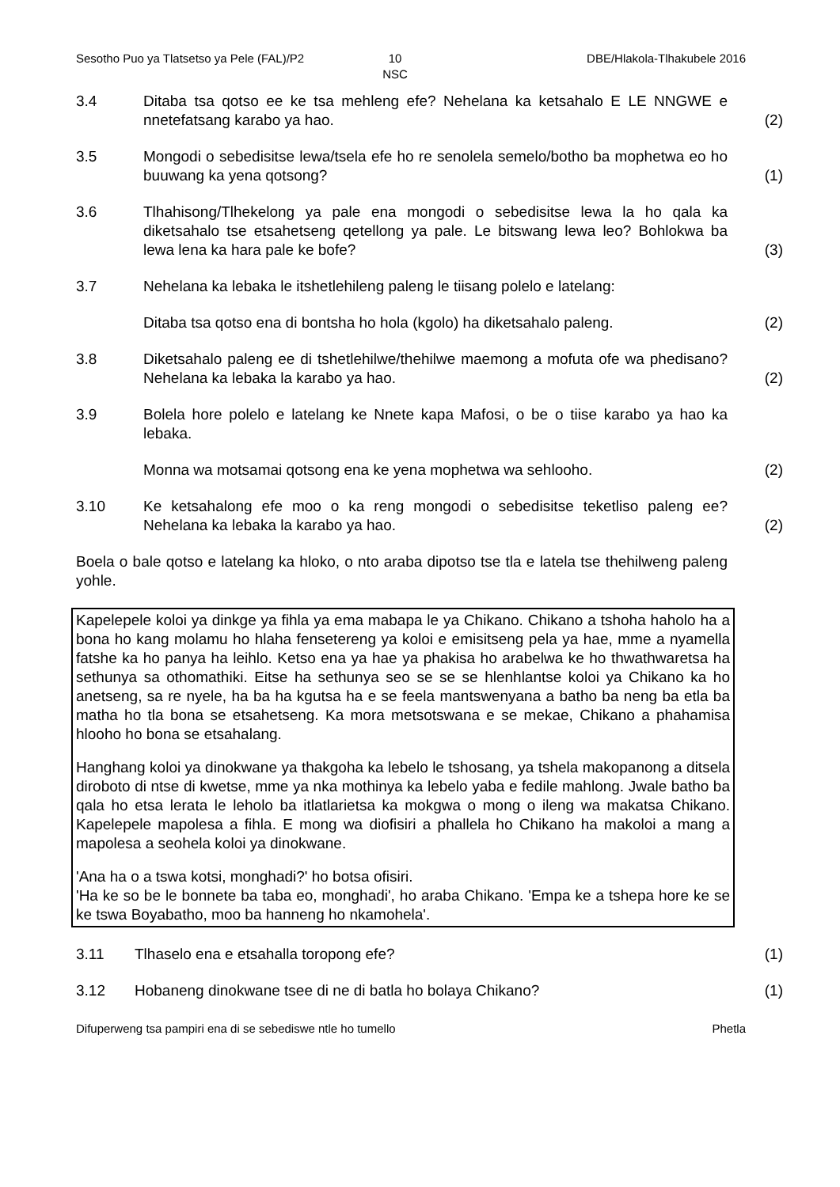Sesotho Puo ya Tlatsetso ya Pele (FAL)/P2
10
NSC
DBE/Hlakola-Tlhakubele 2016
3.4 Ditaba tsa qotso ee ke tsa mehleng efe? Nehelana ka ketsahalo E LE NNGWE e nnetefatsang karabo ya hao.
(2)
3.5 Mongodi o sebedisitse lewa/tsela efe ho re senolela semelo/botho ba mophetwa eo ho buuwang ka yena qotsong?
(1)
3.6 Tlhahisong/Tlhekelong ya pale ena mongodi o sebedisitse lewa la ho qala ka diketsahalo tse etsahetseng qetellong ya pale. Le bitswang lewa leo? Bohlokwa ba lewa lena ka hara pale ke bofe?
(3)
3.7 Nehelana ka lebaka le itshetlehileng paleng le tiisang polelo e latelang:
Ditaba tsa qotso ena di bontsha ho hola (kgolo) ha diketsahalo paleng.
(2)
3.8 Diketsahalo paleng ee di tshetlehilwe/thehilwe maemong a mofuta ofe wa phedisano? Nehelana ka lebaka la karabo ya hao.
(2)
3.9 Bolela hore polelo e latelang ke Nnete kapa Mafosi, o be o tiise karabo ya hao ka lebaka.
Monna wa motsamai qotsong ena ke yena mophetwa wa sehlooho. (2)
3.10 Ke ketsahalong efe moo o ka reng mongodi o sebedisitse teketliso paleng ee? Nehelana ka lebaka la karabo ya hao.
(2)
Boela o bale qotso e latelang ka hloko, o nto araba dipotso tse tla e latela tse thehilweng paleng yohle.
Kapelepele koloi ya dinkge ya fihla ya ema mabapa le ya Chikano. Chikano a tshoha haholo ha a bona ho kang molamu ho hlaha fensetereng ya koloi e emisitseng pela ya hae, mme a nyamella fatshe ka ho panya ha leihlo. Ketso ena ya hae ya phakisa ho arabelwa ke ho thwathwaretsa ha sethunya sa othomathiki. Eitse ha sethunya seo se se se hlenhlantse koloi ya Chikano ka ho anetseng, sa re nyele, ha ba ha kgutsa ha e se feela mantswenyana a batho ba neng ba etla ba matha ho tla bona se etsahetseng. Ka mora metsotswana e se mekae, Chikano a phahamisa hlooho ho bona se etsahalang.
Hanghang koloi ya dinokwane ya thakgoha ka lebelo le tshosang, ya tshela makopanong a ditsela diroboto di ntse di kwetse, mme ya nka mothinya ka lebelo yaba e fedile mahlong. Jwale batho ba qala ho etsa lerata le leholo ba itlatlarietsa ka mokgwa o mong o ileng wa makatsa Chikano. Kapelepele mapolesa a fihla. E mong wa diofisiri a phallela ho Chikano ha makoloi a mang a mapolesa a seohela koloi ya dinokwane.
'Ana ha o a tswa kotsi, monghadi?' ho botsa ofisiri.
'Ha ke so be le bonnete ba taba eo, monghadi', ho araba Chikano. 'Empa ke a tshepa hore ke se ke tswa Boyabatho, moo ba hanneng ho nkamohela'.
3.11 Tlhaselo ena e etsahalla toropong efe? (1)
3.12 Hobaneng dinokwane tsee di ne di batla ho bolaya Chikano? (1)
Difuperweng tsa pampiri ena di se sebediswe ntle ho tumello
Phetla